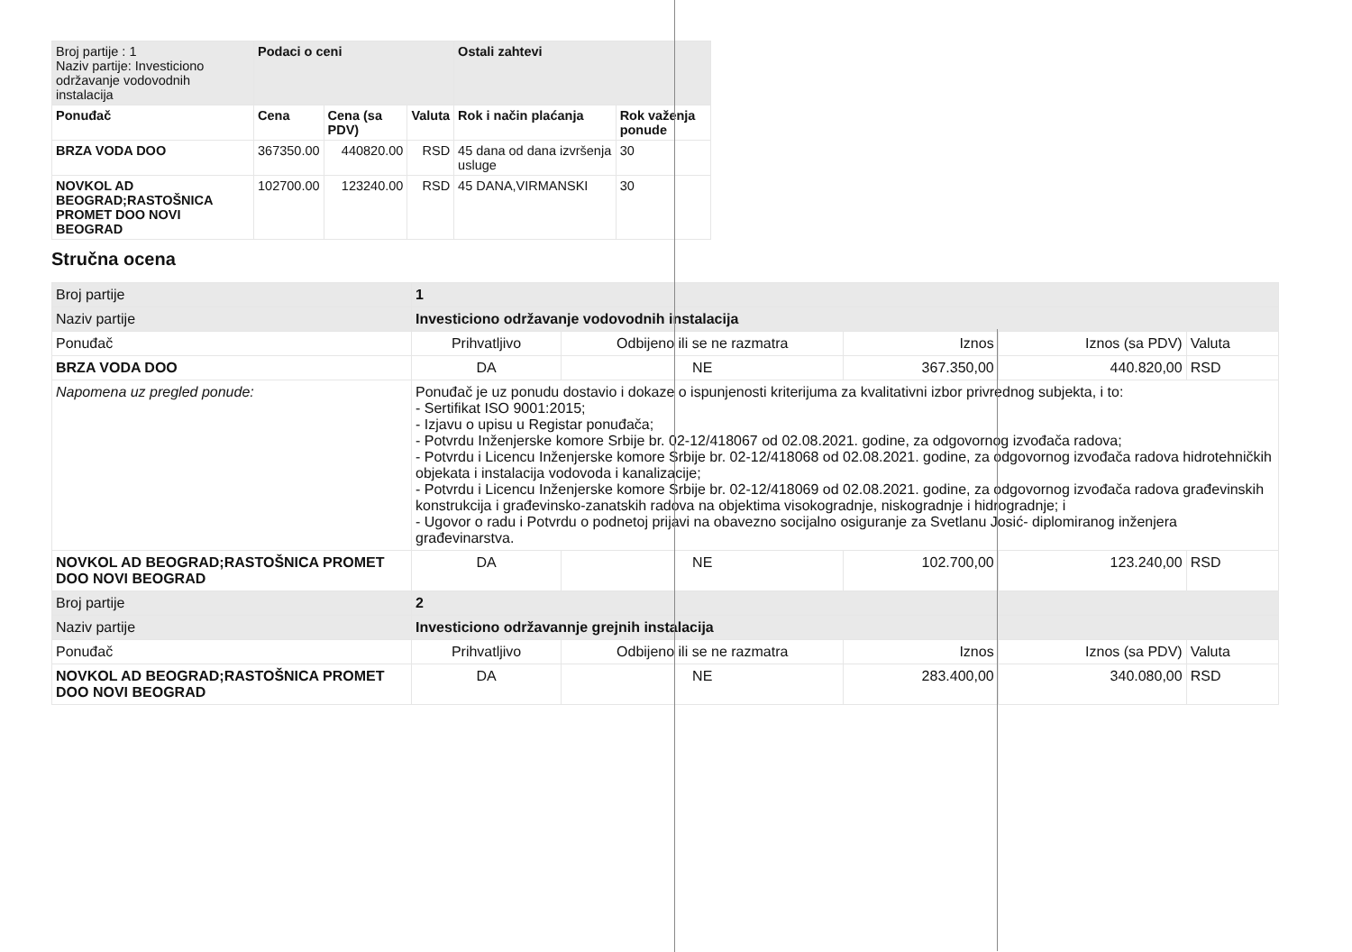| Broj partije : 1 Naziv partije: Investiciono održavanje vodovodnih instalacija | Podaci o ceni | | | Ostali zahtevi | |
| Ponuđač | Cena | Cena (sa PDV) | Valuta | Rok i način plaćanja | Rok važenja ponude |
| BRZA VODA DOO | 367350.00 | 440820.00 | RSD | 45 dana od dana izvršenja usluge | 30 |
| NOVKOL AD BEOGRAD;RASTOŠNICA PROMET DOO NOVI BEOGRAD | 102700.00 | 123240.00 | RSD | 45 DANA,VIRMANSKI | 30 |
Stručna ocena
| Broj partije | 1 | | | | |
| Naziv partije | Investiciono održavanje vodovodnih instalacija | | | | |
| Ponuđač | Prihvatljivo | Odbijeno ili se ne razmatra | Iznos | Iznos (sa PDV) | Valuta |
| BRZA VODA DOO | DA | NE | 367.350,00 | 440.820,00 | RSD |
| Napomena uz pregled ponude: | Ponuđač je uz ponudu dostavio i dokaze o ispunjenosti kriterijuma za kvalitativni izbor privrednog subjekta, i to: - Sertifikat ISO 9001:2015; - Izjavu o upisu u Registar ponuđača; - Potvrdu Inženjerske komore Srbije br. 02-12/418067 od 02.08.2021. godine, za odgovornog izvođača radova; - Potvrdu i Licencu Inženjerske komore Srbije br. 02-12/418068 od 02.08.2021. godine, za odgovornog izvođača radova hidrotehničkih objekata i instalacija vodovoda i kanalizacije; - Potvrdu i Licencu Inženjerske komore Srbije br. 02-12/418069 od 02.08.2021. godine, za odgovornog izvođača radova građevinskih konstrukcija i građevinsko-zanatskih radova na objektima visokogradnje, niskogradnje i hidrogradnje; i - Ugovor o radu i Potvrdu o podnetoj prijavi na obavezno socijalno osiguranje za Svetlanu Josić- diplomiranog inženjera građevinarstva. | | | | |
| NOVKOL AD BEOGRAD;RASTOŠNICA PROMET DOO NOVI BEOGRAD | DA | NE | 102.700,00 | 123.240,00 | RSD |
| Broj partije | 2 | | | | |
| Naziv partije | Investiciono održavannje grejnih instalacija | | | | |
| Ponuđač | Prihvatljivo | Odbijeno ili se ne razmatra | Iznos | Iznos (sa PDV) | Valuta |
| NOVKOL AD BEOGRAD;RASTOŠNICA PROMET DOO NOVI BEOGRAD | DA | NE | 283.400,00 | 340.080,00 | RSD |